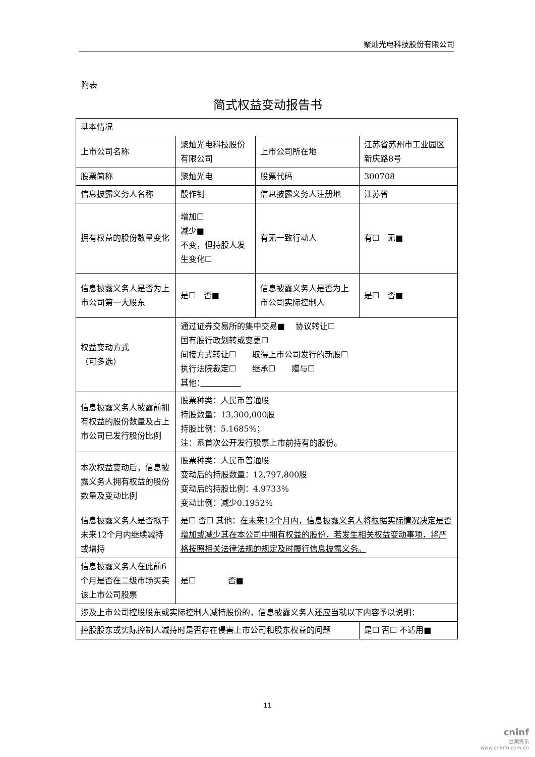聚灿光电科技股份有限公司
附表
简式权益变动报告书
| 基本情况 | | | |
| 上市公司名称 | 聚灿光电科技股份有限公司 | 上市公司所在地 | 江苏省苏州市工业园区新庆路8号 |
| 股票简称 | 聚灿光电 | 股票代码 | 300708 |
| 信息披露义务人名称 | 殷作钊 | 信息披露义务人注册地 | 江苏省 |
| 拥有权益的股份数量变化 | 增加☐ 减少■ 不变，但持股人发生变化☐ | 有无一致行动人 | 有☐ 无■ |
| 信息披露义务人是否为上市公司第一大股东 | 是☐ 否■ | 信息披露义务人是否为上市公司实际控制人 | 是☐ 否■ |
| 权益变动方式 （可多选） | 通过证券交易所的集中交易■ 协议转让☐ 国有股行政划转或变更☐ 间接方式转让☐ 取得上市公司发行的新股☐ 执行法院裁定☐ 继承☐ 赠与☐ 其他： | | |
| 信息披露义务人披露前拥有权益的股份数量及占上市公司已发行股份比例 | 股票种类：人民币普通股 持股数量：13,300,000股 持股比例：5.1685%； 注：系首次公开发行股票上市前持有的股份。 | | |
| 本次权益变动后，信息披露义务人拥有权益的股份数量及变动比例 | 股票种类：人民币普通股 变动后的持股数量：12,797,800股 变动后的持股比例：4.9733% 变动比例：减少0.1952% | | |
| 信息披露义务人是否拟于未来12个月内继续减持或增持 | 是☐ 否☐ 其他： 在未来12个月内，信息披露义务人将根据实际情况决定是否增加或减少其在本公司中拥有权益的股份，若发生相关权益变动事项，将严格按照相关法律法规的规定及时履行信息披露义务。 | | |
| 信息披露义务人在此前6个月是否在二级市场买卖该上市公司股票 | 是☐ 否■ | | |
| 涉及上市公司控股股东或实际控制人减持股份的，信息披露义务人还应当就以下内容予以说明： | | | |
| 控股股东或实际控制人减持时是否存在侵害上市公司和股东权益的问题 | | | 是☐ 否☐ 不适用■ |
11
cninf
巨潮资讯
www.cninfo.com.cn